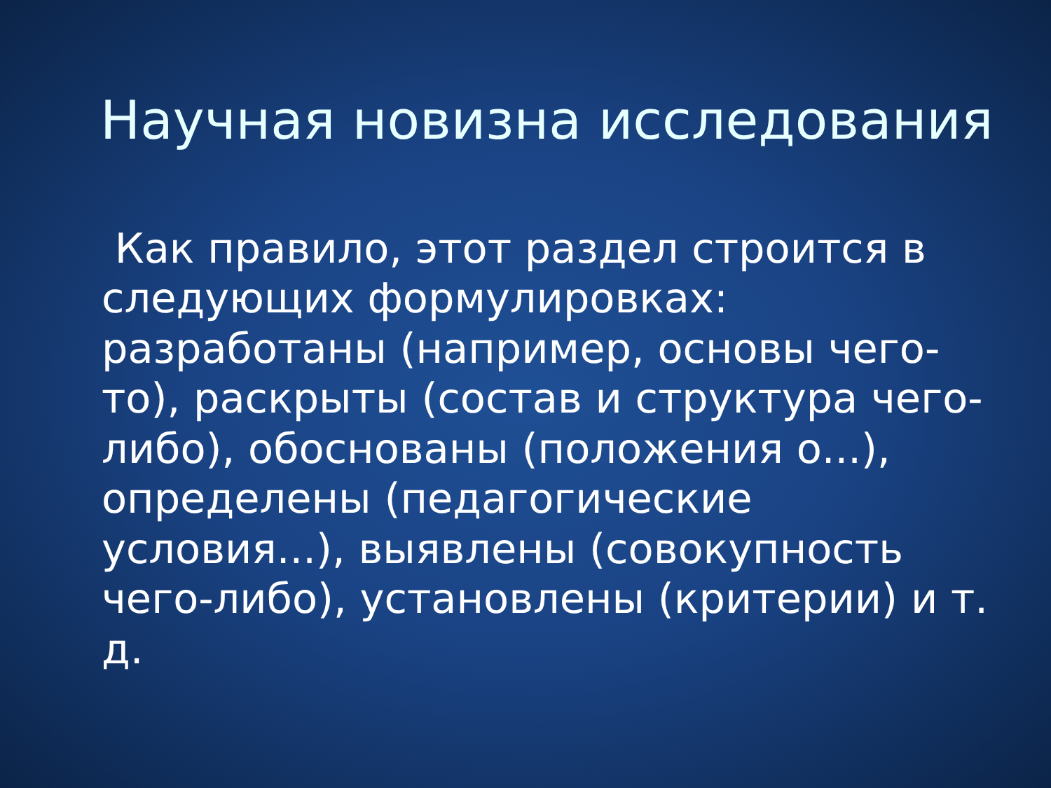Научная новизна исследования
Как правило, этот раздел строится в следующих формулировках: разработаны (например, основы чего-то), раскрыты (состав и структура чего-либо), обоснованы (положения о...), определены (педагогические условия...), выявлены (совокупность чего-либо), установлены (критерии) и т. д.